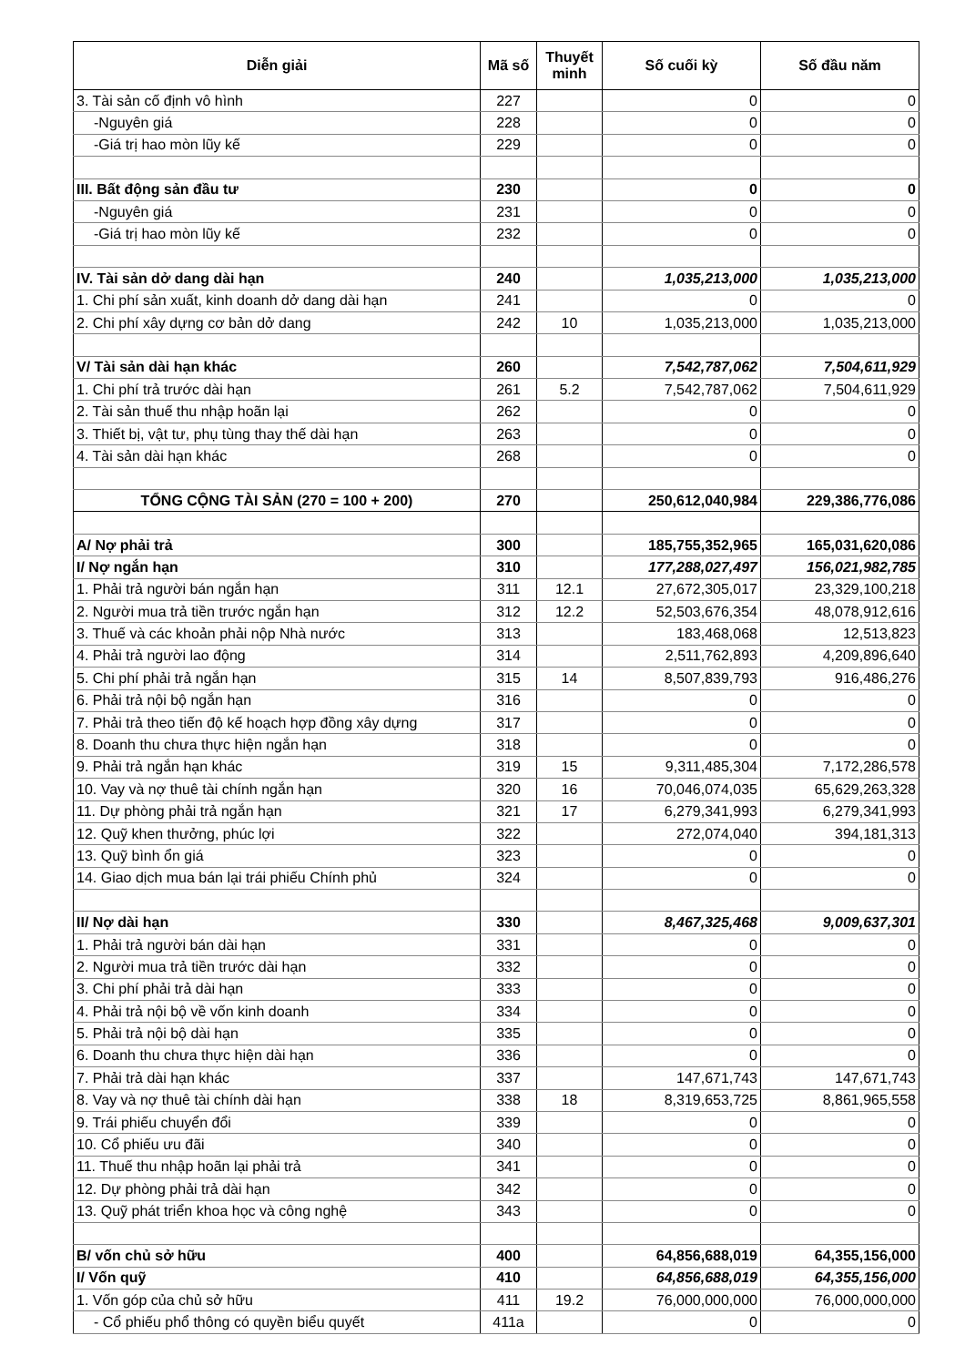| Diễn giải | Mã số | Thuyết minh | Số cuối kỳ | Số đầu năm |
| --- | --- | --- | --- | --- |
| 3. Tài sản cố định vô hình | 227 | | 0 | 0 |
| -Nguyên giá | 228 | | 0 | 0 |
| -Giá trị hao mòn lũy kế | 229 | | 0 | 0 |
| III. Bất động sản đầu tư | 230 | | 0 | 0 |
| -Nguyên giá | 231 | | 0 | 0 |
| -Giá trị hao mòn lũy kế | 232 | | 0 | 0 |
| IV. Tài sản dở dang dài hạn | 240 | | 1,035,213,000 | 1,035,213,000 |
| 1. Chi phí sản xuất, kinh doanh dở dang dài hạn | 241 | | 0 | 0 |
| 2. Chi phí xây dựng cơ bản dở dang | 242 | 10 | 1,035,213,000 | 1,035,213,000 |
| V/ Tài sản dài hạn khác | 260 | | 7,542,787,062 | 7,504,611,929 |
| 1. Chi phí trả trước dài hạn | 261 | 5.2 | 7,542,787,062 | 7,504,611,929 |
| 2. Tài sản thuế thu nhập hoãn lại | 262 | | 0 | 0 |
| 3. Thiết bị, vật tư, phụ tùng thay thế dài hạn | 263 | | 0 | 0 |
| 4. Tài sản dài hạn khác | 268 | | 0 | 0 |
| TỔNG CỘNG TÀI SẢN (270 = 100 + 200) | 270 | | 250,612,040,984 | 229,386,776,086 |
| A/ Nợ phải trả | 300 | | 185,755,352,965 | 165,031,620,086 |
| I/ Nợ ngắn hạn | 310 | | 177,288,027,497 | 156,021,982,785 |
| 1. Phải trả người bán ngắn hạn | 311 | 12.1 | 27,672,305,017 | 23,329,100,218 |
| 2. Người mua trả tiền trước ngắn hạn | 312 | 12.2 | 52,503,676,354 | 48,078,912,616 |
| 3. Thuế và các khoản phải nộp Nhà nước | 313 | | 183,468,068 | 12,513,823 |
| 4. Phải trả người lao động | 314 | | 2,511,762,893 | 4,209,896,640 |
| 5. Chi phí phải trả ngắn hạn | 315 | 14 | 8,507,839,793 | 916,486,276 |
| 6. Phải trả nội bộ ngắn hạn | 316 | | 0 | 0 |
| 7. Phải trả theo tiến độ kế hoạch hợp đồng xây dựng | 317 | | 0 | 0 |
| 8. Doanh thu chưa thực hiện ngắn hạn | 318 | | 0 | 0 |
| 9. Phải trả ngắn hạn khác | 319 | 15 | 9,311,485,304 | 7,172,286,578 |
| 10. Vay và nợ thuê tài chính ngắn hạn | 320 | 16 | 70,046,074,035 | 65,629,263,328 |
| 11. Dự phòng phải trả ngắn hạn | 321 | 17 | 6,279,341,993 | 6,279,341,993 |
| 12. Quỹ khen thưởng, phúc lợi | 322 | | 272,074,040 | 394,181,313 |
| 13. Quỹ bình ổn giá | 323 | | 0 | 0 |
| 14. Giao dịch mua bán lại trái phiếu Chính phủ | 324 | | 0 | 0 |
| II/ Nợ dài hạn | 330 | | 8,467,325,468 | 9,009,637,301 |
| 1. Phải trả người bán dài hạn | 331 | | 0 | 0 |
| 2. Người mua trả tiền trước dài hạn | 332 | | 0 | 0 |
| 3. Chi phí phải trả dài hạn | 333 | | 0 | 0 |
| 4. Phải trả nội bộ về vốn kinh doanh | 334 | | 0 | 0 |
| 5. Phải trả nội bộ dài hạn | 335 | | 0 | 0 |
| 6. Doanh thu chưa thực hiện dài hạn | 336 | | 0 | 0 |
| 7. Phải trả dài hạn khác | 337 | | 147,671,743 | 147,671,743 |
| 8. Vay và nợ thuê tài chính dài hạn | 338 | 18 | 8,319,653,725 | 8,861,965,558 |
| 9. Trái phiếu chuyển đổi | 339 | | 0 | 0 |
| 10. Cổ phiếu ưu đãi | 340 | | 0 | 0 |
| 11. Thuế thu nhập hoãn lại phải trả | 341 | | 0 | 0 |
| 12. Dự phòng phải trả dài hạn | 342 | | 0 | 0 |
| 13. Quỹ phát triển khoa học và công nghệ | 343 | | 0 | 0 |
| B/ vốn chủ sở hữu | 400 | | 64,856,688,019 | 64,355,156,000 |
| I/ Vốn quỹ | 410 | | 64,856,688,019 | 64,355,156,000 |
| 1. Vốn góp của chủ sở hữu | 411 | 19.2 | 76,000,000,000 | 76,000,000,000 |
| - Cổ phiếu phổ thông có quyền biểu quyết | 411a | | 0 | 0 |